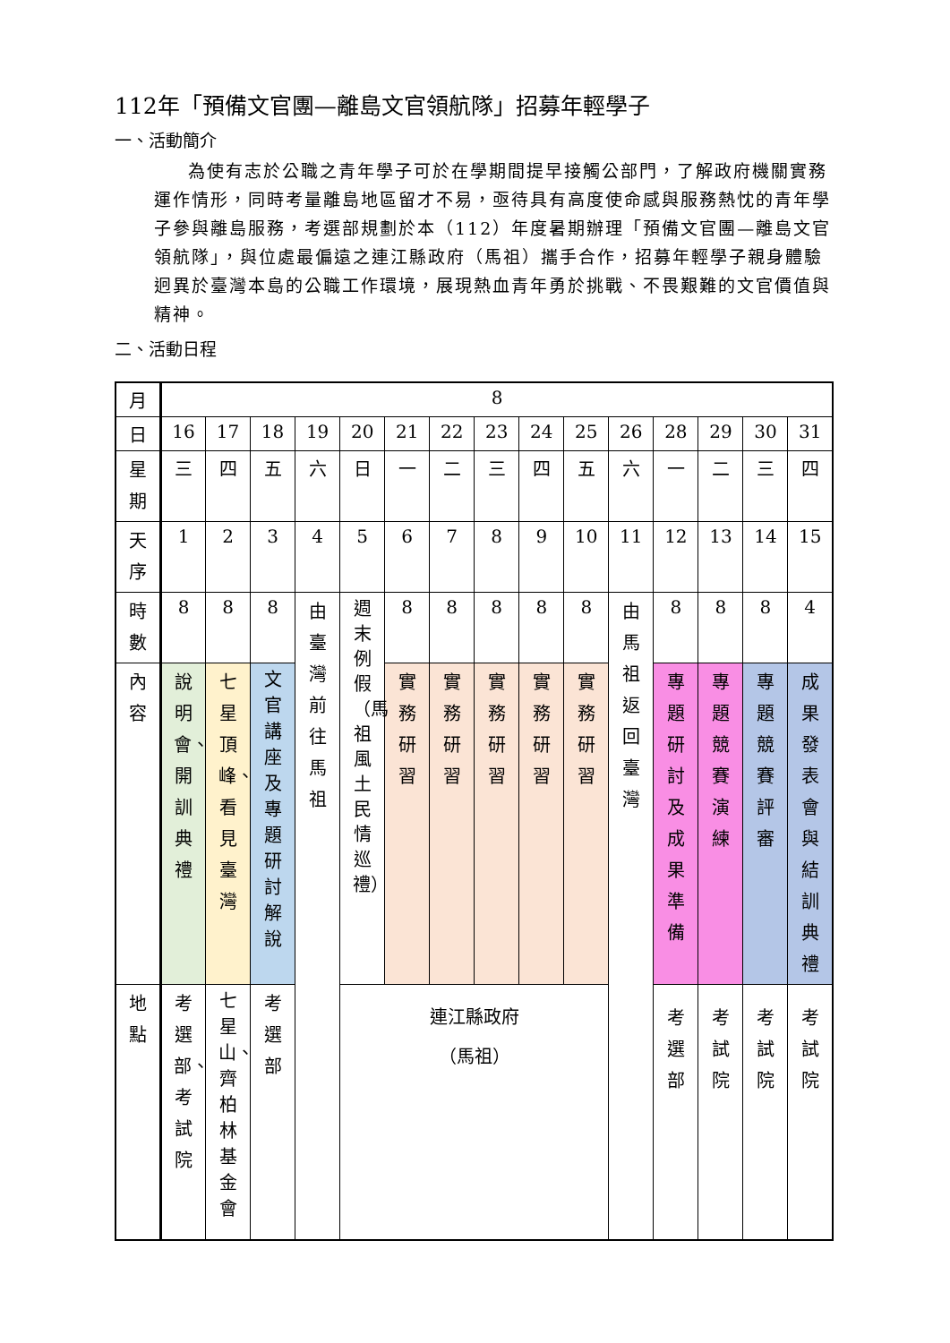112年「預備文官團—離島文官領航隊」招募年輕學子
一、活動簡介
為使有志於公職之青年學子可於在學期間提早接觸公部門，了解政府機關實務運作情形，同時考量離島地區留才不易，亟待具有高度使命感與服務熱忱的青年學子參與離島服務，考選部規劃於本（112）年度暑期辦理「預備文官團—離島文官領航隊」，與位處最偏遠之連江縣政府（馬祖）攜手合作，招募年輕學子親身體驗迥異於臺灣本島的公職工作環境，展現熱血青年勇於挑戰、不畏艱難的文官價值與精神。
二、活動日程
| 月 | 8 | | | | | | | | | | | | | | |
| 日 | 16 | 17 | 18 | 19 | 20 | 21 | 22 | 23 | 24 | 25 | 26 | 28 | 29 | 30 | 31 |
| 星期 | 三 | 四 | 五 | 六 | 日 | 一 | 二 | 三 | 四 | 五 | 六 | 一 | 二 | 三 | 四 |
| 天序 | 1 | 2 | 3 | 4 | 5 | 6 | 7 | 8 | 9 | 10 | 11 | 12 | 13 | 14 | 15 |
| 時數 | 8 | 8 | 8 | 由臺灣前往馬祖 | 週末例假（馬祖風土民情巡禮） | 8 | 8 | 8 | 8 | 8 | 由馬祖返回臺灣 | 8 | 8 | 8 | 4 |
| 內容 | 說明會、開訓典禮 | 七星頂峰、看見臺灣 | 文官講座及專題研討解說 | | | 實務研習 | 實務研習 | 實務研習 | 實務研習 | 實務研習 | | 專題研討及成果準備 | 專題競賽演練 | 專題競賽評審 | 成果發表會與結訓典禮 |
| 地點 | 考選部、考試院 | 七星山、齊柏林基金會 | 考選部 | | 連江縣政府 （馬祖） | | | | | | | 考選部 | 考試院 | 考試院 | 考試院 |